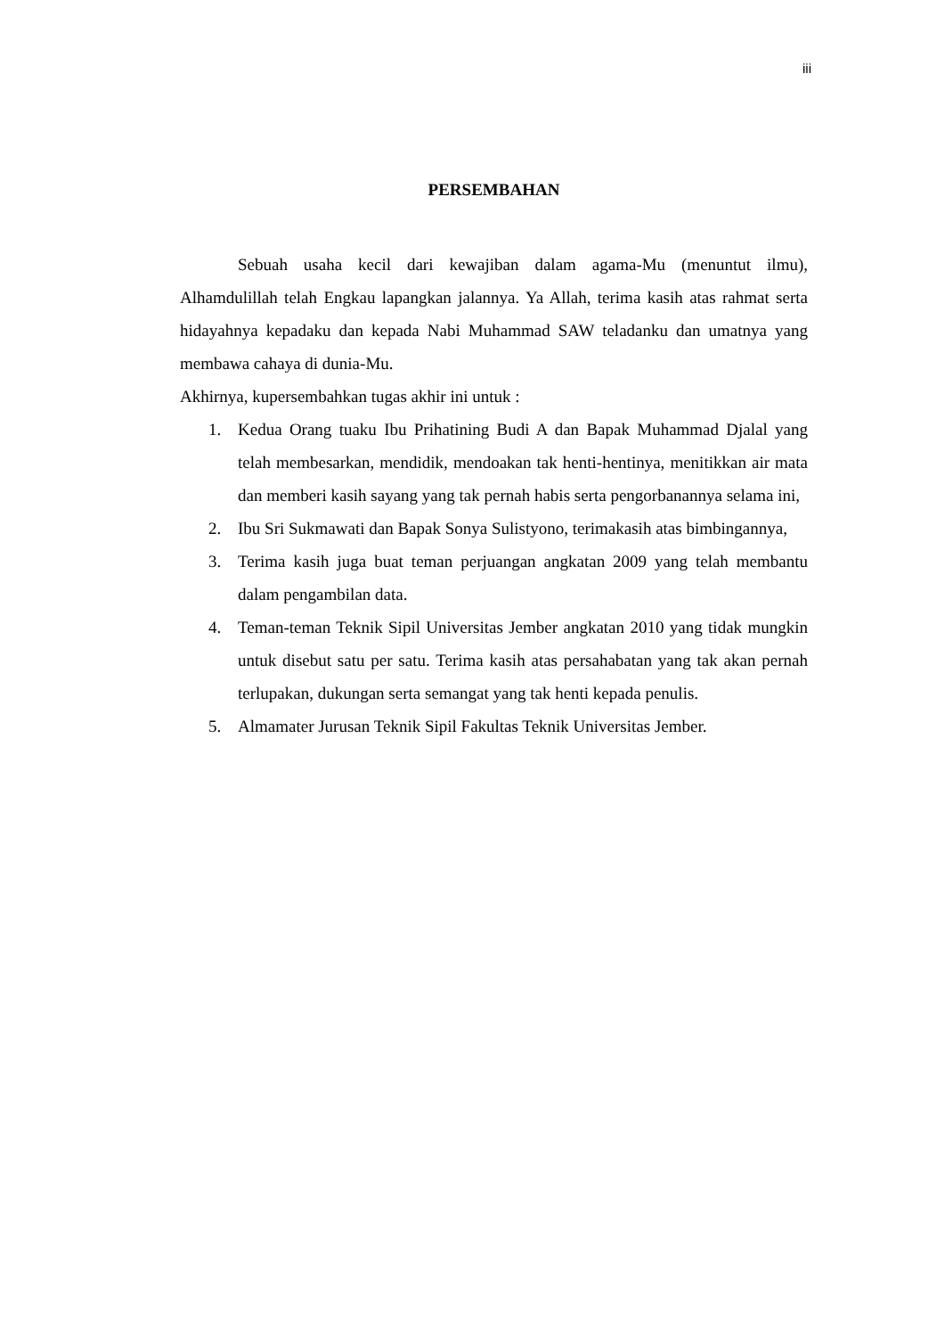iii
PERSEMBAHAN
Sebuah usaha kecil dari kewajiban dalam agama-Mu (menuntut ilmu), Alhamdulillah telah Engkau lapangkan jalannya. Ya Allah, terima kasih atas rahmat serta hidayahnya kepadaku dan kepada Nabi Muhammad SAW teladanku dan umatnya yang membawa cahaya di dunia-Mu.
Akhirnya, kupersembahkan tugas akhir ini untuk :
1. Kedua Orang tuaku Ibu Prihatining Budi A dan Bapak Muhammad Djalal yang telah membesarkan, mendidik, mendoakan tak henti-hentinya, menitikkan air mata dan memberi kasih sayang yang tak pernah habis serta pengorbanannya selama ini,
2. Ibu Sri Sukmawati dan Bapak Sonya Sulistyono, terimakasih atas bimbingannya,
3. Terima kasih juga buat teman perjuangan angkatan 2009 yang telah membantu dalam pengambilan data.
4. Teman-teman Teknik Sipil Universitas Jember angkatan 2010 yang tidak mungkin untuk disebut satu per satu. Terima kasih atas persahabatan yang tak akan pernah terlupakan, dukungan serta semangat yang tak henti kepada penulis.
5. Almamater Jurusan Teknik Sipil Fakultas Teknik Universitas Jember.